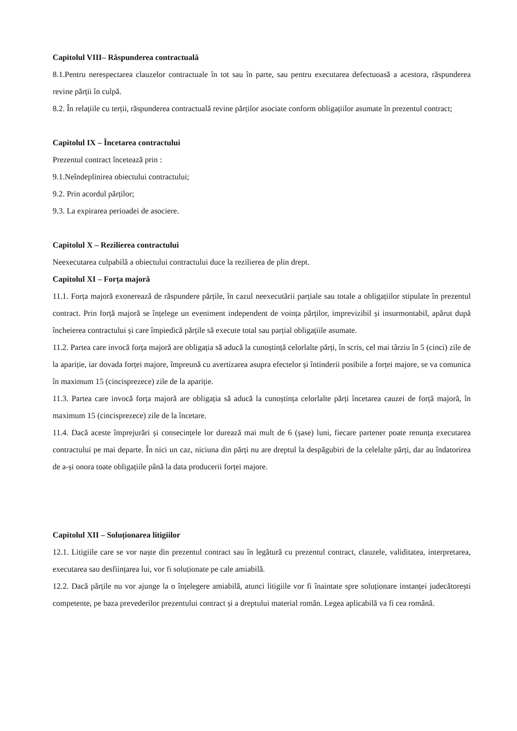Capitolul VIII– Răspunderea contractuală
8.1.Pentru nerespectarea clauzelor contractuale în tot sau în parte, sau pentru executarea defectuoasă a acestora, răspunderea revine părții în culpă.
8.2. În relațiile cu terții, răspunderea contractuală revine părților asociate conform obligațiilor asumate în prezentul contract;
Capitolul IX – Încetarea contractului
Prezentul contract încetează prin :
9.1.Neîndeplinirea obiectului contractului;
9.2. Prin acordul părților;
9.3. La expirarea perioadei de asociere.
Capitolul X – Rezilierea contractului
Neexecutarea culpabilă a obiectului contractului duce la rezilierea de plin drept.
Capitolul XI – Forța majoră
11.1. Forța majoră exonerează de răspundere părțile, în cazul neexecutării parțiale sau totale a obligațiilor stipulate în prezentul contract. Prin forță majoră se înțelege un eveniment independent de voința părților, imprevizibil și insurmontabil, apărut după încheierea contractului și care împiedică părțile să execute total sau parțial obligațiile asumate.
11.2. Partea care invocă forța majoră are obligația să aducă la cunoștință celorlalte părți, în scris, cel mai târziu în 5 (cinci) zile de la apariție, iar dovada forței majore, împreună cu avertizarea asupra efectelor și întinderii posibile a forței majore, se va comunica în maximum 15 (cincisprezece) zile de la apariție.
11.3. Partea care invocă forța majoră are obligația să aducă la cunoștința celorlalte părți încetarea cauzei de forță majoră, în maximum 15 (cincisprezece) zile de la încetare.
11.4. Dacă aceste împrejurări și consecințele lor durează mai mult de 6 (șase) luni, fiecare partener poate renunța executarea contractului pe mai departe. În nici un caz, niciuna din părți nu are dreptul la despăgubiri de la celelalte părți, dar au îndatorirea de a-și onora toate obligațiile până la data producerii forței majore.
Capitolul XII – Soluționarea litigiilor
12.1. Litigiile care se vor naște din prezentul contract sau în legătură cu prezentul contract, clauzele, validitatea, interpretarea, executarea sau desființarea lui, vor fi soluționate pe cale amiabilă.
12.2. Dacă părțile nu vor ajunge la o înțelegere amiabilă, atunci litigiile vor fi înaintate spre soluționare instanței judecătorești competente, pe baza prevederilor prezentului contract și a dreptului material român. Legea aplicabilă va fi cea română.